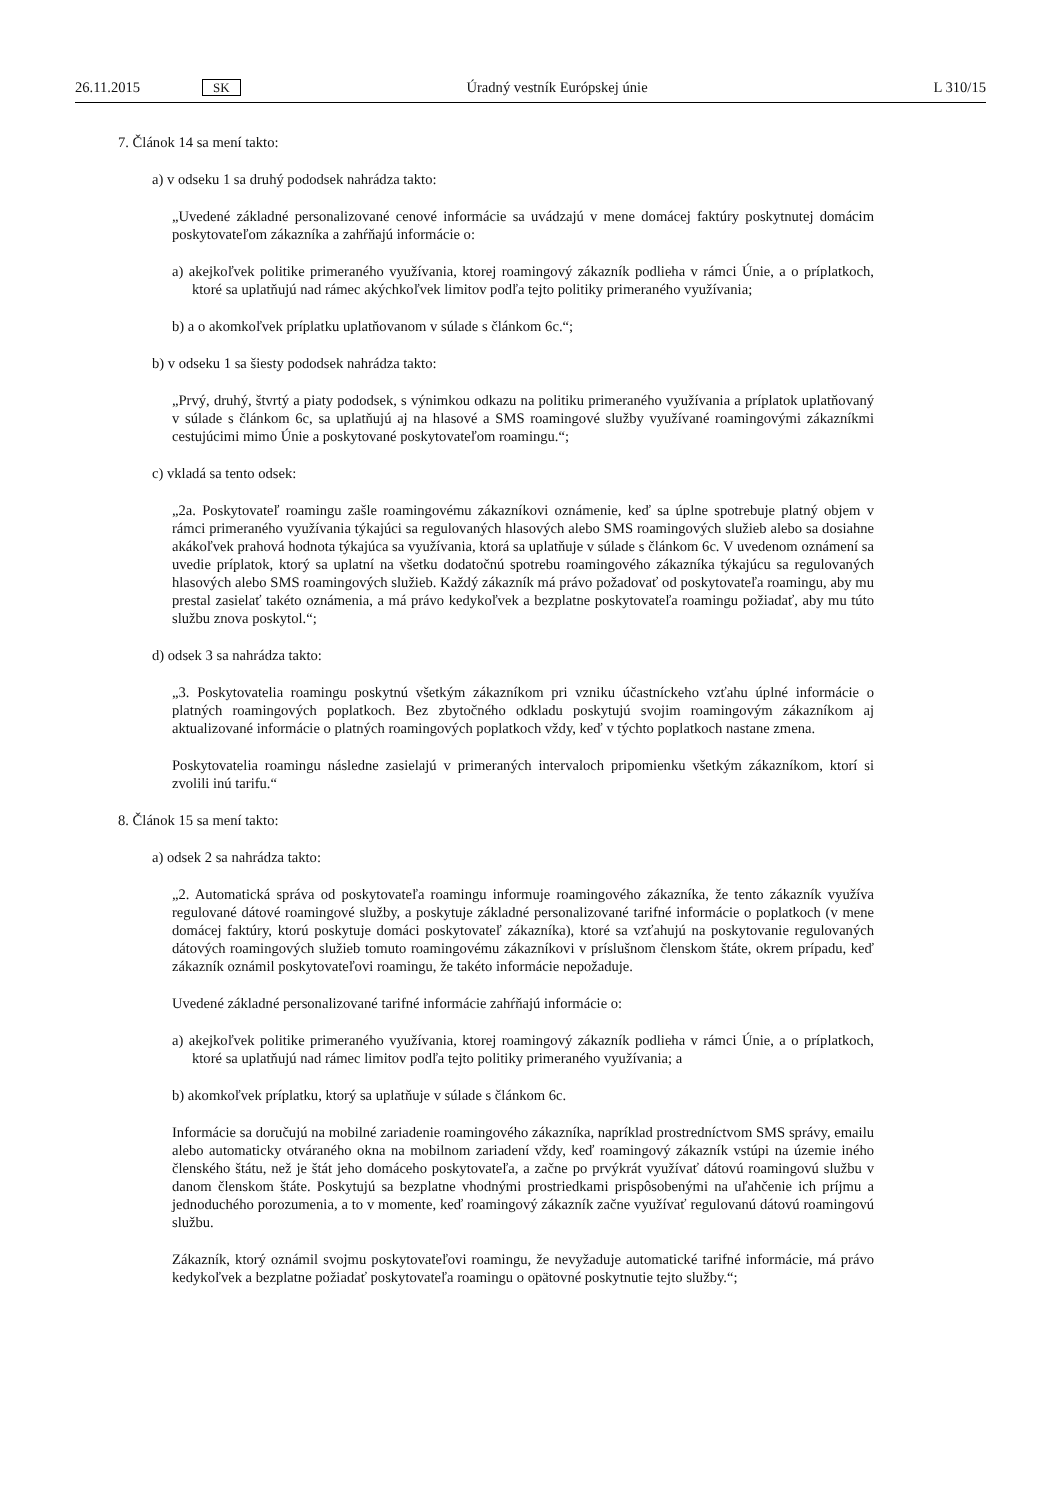26.11.2015 SK Úradný vestník Európskej únie L 310/15
7. Článok 14 sa mení takto:
a) v odseku 1 sa druhý pododsek nahrádza takto:
„Uvedené základné personalizované cenové informácie sa uvádzajú v mene domácej faktúry poskytnutej domácim poskytovateľom zákazníka a zahŕňajú informácie o:
a) akejkoľvek politike primeraného využívania, ktorej roamingový zákazník podlieha v rámci Únie, a o príplatkoch, ktoré sa uplatňujú nad rámec akýchkoľvek limitov podľa tejto politiky primeraného využívania;
b) a o akomkoľvek príplatku uplatňovanom v súlade s článkom 6c.“;
b) v odseku 1 sa šiesty pododsek nahrádza takto:
„Prvý, druhý, štvrtý a piaty pododsek, s výnimkou odkazu na politiku primeraného využívania a príplatok uplatňovaný v súlade s článkom 6c, sa uplatňujú aj na hlasové a SMS roamingové služby využívané roamingovými zákazníkmi cestujúcimi mimo Únie a poskytované poskytovateľom roamingu.“;
c) vkladá sa tento odsek:
„2a. Poskytovateľ roamingu zašle roamingovému zákazníkovi oznámenie, keď sa úplne spotrebuje platný objem v rámci primeraného využívania týkajúci sa regulovaných hlasových alebo SMS roamingových služieb alebo sa dosiahne akákoľvek prahová hodnota týkajúca sa využívania, ktorá sa uplatňuje v súlade s článkom 6c. V uvedenom oznámení sa uvedie príplatok, ktorý sa uplatní na všetku dodatočnú spotrebu roamingového zákazníka týkajúcu sa regulovaných hlasových alebo SMS roamingových služieb. Každý zákazník má právo požadovať od poskytovateľa roamingu, aby mu prestal zasielať takéto oznámenia, a má právo kedykoľvek a bezplatne poskytovateľa roamingu požiadať, aby mu túto službu znova poskytol.“;
d) odsek 3 sa nahrádza takto:
„3. Poskytovatelia roamingu poskytnú všetkým zákazníkom pri vzniku účastníckeho vzťahu úplné informácie o platných roamingových poplatkoch. Bez zbytočného odkladu poskytujú svojim roamingovým zákazníkom aj aktualizované informácie o platných roamingových poplatkoch vždy, keď v týchto poplatkoch nastane zmena.
Poskytovatelia roamingu následne zasielajú v primeraných intervaloch pripomienku všetkým zákazníkom, ktorí si zvolili inú tarifu.“
8. Článok 15 sa mení takto:
a) odsek 2 sa nahrádza takto:
„2. Automatická správa od poskytovateľa roamingu informuje roamingového zákazníka, že tento zákazník využíva regulované dátové roamingové služby, a poskytuje základné personalizované tarifné informácie o poplatkoch (v mene domácej faktúry, ktorú poskytuje domáci poskytovateľ zákazníka), ktoré sa vzťahujú na poskytovanie regulovaných dátových roamingových služieb tomuto roamingovému zákazníkovi v príslušnom členskom štáte, okrem prípadu, keď zákazník oznámil poskytovateľovi roamingu, že takéto informácie nepožaduje.
Uvedené základné personalizované tarifné informácie zahŕňajú informácie o:
a) akejkoľvek politike primeraného využívania, ktorej roamingový zákazník podlieha v rámci Únie, a o príplatkoch, ktoré sa uplatňujú nad rámec limitov podľa tejto politiky primeraného využívania; a
b) akomkoľvek príplatku, ktorý sa uplatňuje v súlade s článkom 6c.
Informácie sa doručujú na mobilné zariadenie roamingového zákazníka, napríklad prostredníctvom SMS správy, emailu alebo automaticky otváraného okna na mobilnom zariadení vždy, keď roamingový zákazník vstúpi na územie iného členského štátu, než je štát jeho domáceho poskytovateľa, a začne po prvýkrát využívať dátovú roamingovú službu v danom členskom štáte. Poskytujú sa bezplatne vhodnými prostriedkami prispôsobenými na uľahčenie ich príjmu a jednoduchého porozumenia, a to v momente, keď roamingový zákazník začne využívať regulovanú dátovú roamingovú službu.
Zákazník, ktorý oznámil svojmu poskytovateľovi roamingu, že nevyžaduje automatické tarifné informácie, má právo kedykoľvek a bezplatne požiadať poskytovateľa roamingu o opätovné poskytnutie tejto služby.“;